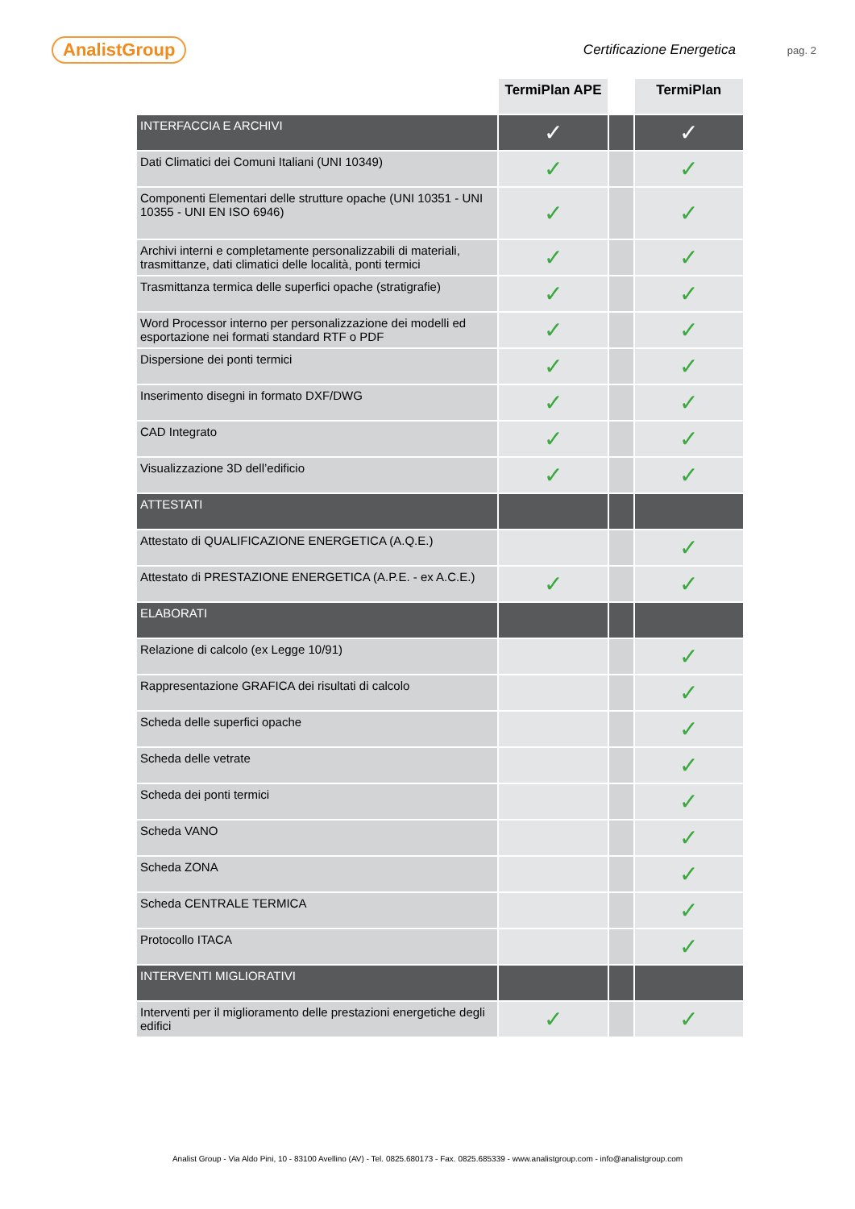AnalistGroup Certificazione Energetica pag. 2
| | TermiPlan APE | | TermiPlan |
| INTERFACCIA E ARCHIVI | ✓ | | ✓ |
| Dati Climatici dei Comuni Italiani (UNI 10349) | ✓ | | ✓ |
| Componenti Elementari delle strutture opache (UNI 10351 - UNI 10355 - UNI EN ISO 6946) | ✓ | | ✓ |
| Archivi interni e completamente personalizzabili di materiali, trasmittanze, dati climatici delle località, ponti termici | ✓ | | ✓ |
| Trasmittanza termica delle superfici opache (stratigrafie) | ✓ | | ✓ |
| Word Processor interno per personalizzazione dei modelli ed esportazione nei formati standard RTF o PDF | ✓ | | ✓ |
| Dispersione dei ponti termici | ✓ | | ✓ |
| Inserimento disegni in formato DXF/DWG | ✓ | | ✓ |
| CAD Integrato | ✓ | | ✓ |
| Visualizzazione 3D dell’edificio | ✓ | | ✓ |
| ATTESTATI | | | |
| Attestato di QUALIFICAZIONE ENERGETICA (A.Q.E.) | | | ✓ |
| Attestato di PRESTAZIONE ENERGETICA (A.P.E. - ex A.C.E.) | ✓ | | ✓ |
| ELABORATI | | | |
| Relazione di calcolo (ex Legge 10/91) | | | ✓ |
| Rappresentazione GRAFICA dei risultati di calcolo | | | ✓ |
| Scheda delle superfici opache | | | ✓ |
| Scheda delle vetrate | | | ✓ |
| Scheda dei ponti termici | | | ✓ |
| Scheda VANO | | | ✓ |
| Scheda ZONA | | | ✓ |
| Scheda CENTRALE TERMICA | | | ✓ |
| Protocollo ITACA | | | ✓ |
| INTERVENTI MIGLIORATIVI | | | |
| Interventi per il miglioramento delle prestazioni energetiche degli edifici | ✓ | | ✓ |
Analist Group - Via Aldo Pini, 10 - 83100 Avellino (AV) - Tel. 0825.680173 - Fax. 0825.685339 - www.analistgroup.com - info@analistgroup.com